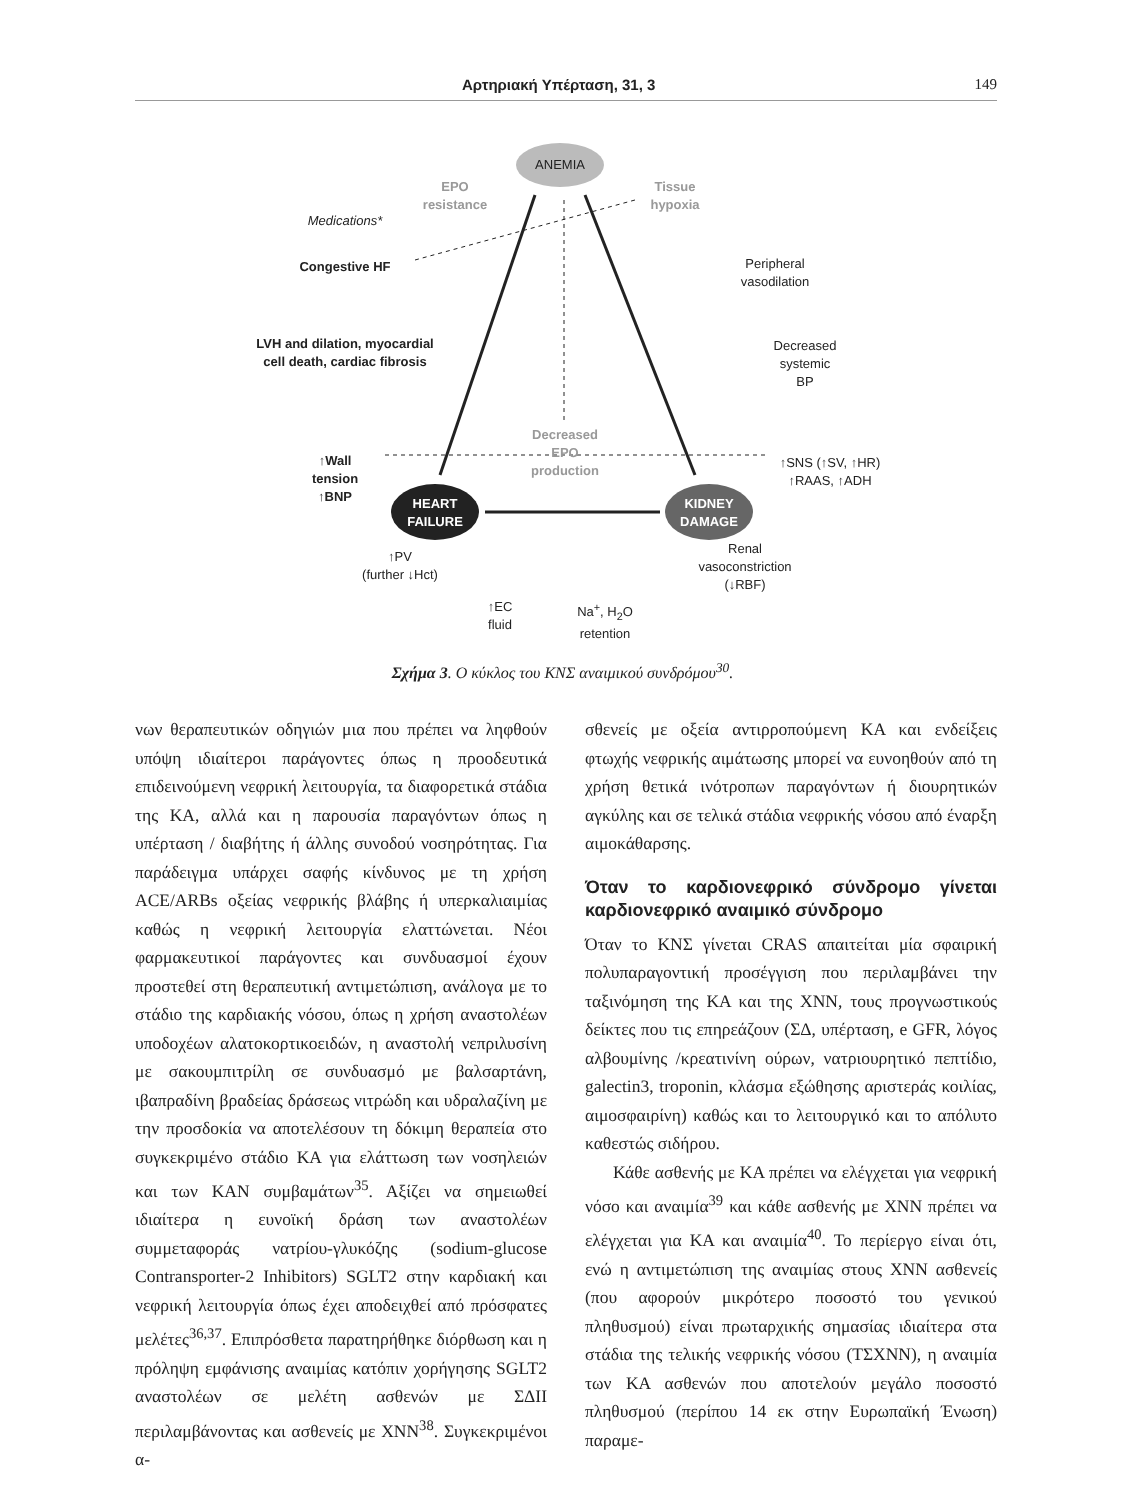Αρτηριακή Υπέρταση, 31, 3 149
ANEMIA
EPO
resistance
Tissue
hypoxia
Medications*
Congestive HF
Peripheral
vasodilation
LVH and dilation, myocardial cell death, cardiac fibrosis
Decreased
systemic
BP
Decreased
EPO
production
↑Wall
tension
↑BNP
↑SNS (↑SV, ↑HR)
↑RAAS, ↑ADH
HEART
FAILURE
KIDNEY
DAMAGE
↑PV
(further ↓Hct)
Renal
vasoconstriction
(↓RBF)
↑EC
fluid
Na<sup>+</sup>, H<sub>2</sub>O
retention
Σχήμα 3. Ο κύκλος του ΚΝΣ αναιμικού συνδρόμου<sup>30</sup>.
νων θεραπευτικών οδηγιών μια που πρέπει να ληφθούν υπόψη ιδιαίτεροι παράγοντες όπως η προοδευτικά επιδεινούμενη νεφρική λειτουργία, τα διαφορετικά στάδια της ΚΑ, αλλά και η παρουσία παραγόντων όπως η υπέρταση / διαβήτης ή άλλης συνοδού νοσηρότητας. Για παράδειγμα υπάρχει σαφής κίνδυνος με τη χρήση ACE/ARBs οξείας νεφρικής βλάβης ή υπερκαλιαιμίας καθώς η νεφρική λειτουργία ελαττώνεται. Νέοι φαρμακευτικοί παράγοντες και συνδυασμοί έχουν προστεθεί στη θεραπευτική αντιμετώπιση, ανάλογα με το στάδιο της καρδιακής νόσου, όπως η χρήση αναστολέων υποδοχέων αλατοκορτικοειδών, η αναστολή νεπριλυσίνη με σακουμπιτρίλη σε συνδυασμό με βαλσαρτάνη, ιβαπραδίνη βραδείας δράσεως νιτρώδη και υδραλαζίνη με την προσδοκία να αποτελέσουν τη δόκιμη θεραπεία στο συγκεκριμένο στάδιο ΚΑ για ελάττωση των νοσηλειών και των ΚΑΝ συμβαμάτων<sup>35</sup>. Αξίζει να σημειωθεί ιδιαίτερα η ευνοϊκή δράση των αναστολέων συμμεταφοράς νατρίου-γλυκόζης (sodium-glucose Contransporter-2 Inhibitors) SGLT2 στην καρδιακή και νεφρική λειτουργία όπως έχει αποδειχθεί από πρόσφατες μελέτες<sup>36,37</sup>. Επιπρόσθετα παρατηρήθηκε διόρθωση και η πρόληψη εμφάνισης αναιμίας κατόπιν χορήγησης SGLT2 αναστολέων σε μελέτη ασθενών με ΣΔΙΙ περιλαμβάνοντας και ασθενείς με ΧΝΝ<sup>38</sup>. Συγκεκριμένοι α-
σθενείς με οξεία αντιρροπούμενη ΚΑ και ενδείξεις φτωχής νεφρικής αιμάτωσης μπορεί να ευνοηθούν από τη χρήση θετικά ινότροπων παραγόντων ή διουρητικών αγκύλης και σε τελικά στάδια νεφρικής νόσου από έναρξη αιμοκάθαρσης.
Όταν το καρδιονεφρικό σύνδρομο γίνεται καρδιονεφρικό αναιμικό σύνδρομο
Όταν το ΚΝΣ γίνεται CRAS απαιτείται μία σφαιρική πολυπαραγοντική προσέγγιση που περιλαμβάνει την ταξινόμηση της ΚΑ και της ΧΝΝ, τους προγνωστικούς δείκτες που τις επηρεάζουν (ΣΔ, υπέρταση, e GFR, λόγος αλβουμίνης /κρεατινίνη ούρων, νατριουρητικό πεπτίδιο, galectin3, troponin, κλάσμα εξώθησης αριστεράς κοιλίας, αιμοσφαιρίνη) καθώς και το λειτουργικό και το απόλυτο καθεστώς σιδήρου.
Κάθε ασθενής με ΚΑ πρέπει να ελέγχεται για νεφρική νόσο και αναιμία<sup>39</sup> και κάθε ασθενής με ΧΝΝ πρέπει να ελέγχεται για ΚΑ και αναιμία<sup>40</sup>. Το περίεργο είναι ότι, ενώ η αντιμετώπιση της αναιμίας στους ΧΝΝ ασθενείς (που αφορούν μικρότερο ποσοστό του γενικού πληθυσμού) είναι πρωταρχικής σημασίας ιδιαίτερα στα στάδια της τελικής νεφρικής νόσου (ΤΣΧΝΝ), η αναιμία των ΚΑ ασθενών που αποτελούν μεγάλο ποσοστό πληθυσμού (περίπου 14 εκ στην Ευρωπαϊκή Ένωση) παραμε-